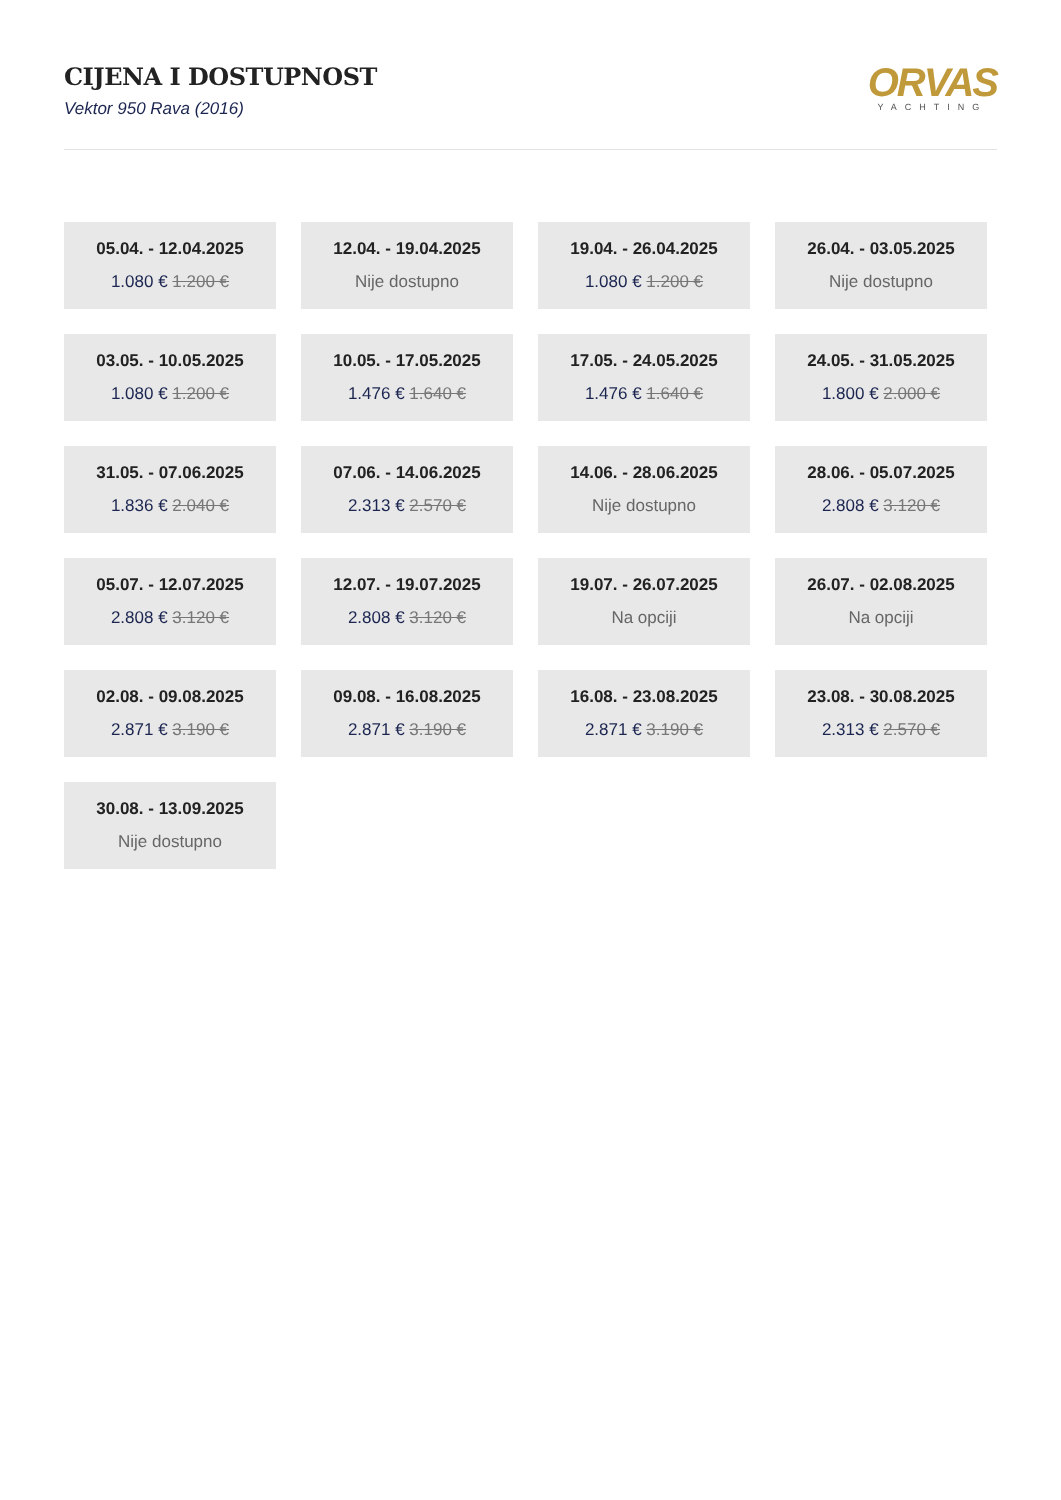CIJENA I DOSTUPNOST
Vektor 950 Rava (2016)
ORVAS
YACHTING
05.04. - 12.04.2025
1.080 € 1.200 €
12.04. - 19.04.2025
Nije dostupno
19.04. - 26.04.2025
1.080 € 1.200 €
26.04. - 03.05.2025
Nije dostupno
03.05. - 10.05.2025
1.080 € 1.200 €
10.05. - 17.05.2025
1.476 € 1.640 €
17.05. - 24.05.2025
1.476 € 1.640 €
24.05. - 31.05.2025
1.800 € 2.000 €
31.05. - 07.06.2025
1.836 € 2.040 €
07.06. - 14.06.2025
2.313 € 2.570 €
14.06. - 28.06.2025
Nije dostupno
28.06. - 05.07.2025
2.808 € 3.120 €
05.07. - 12.07.2025
2.808 € 3.120 €
12.07. - 19.07.2025
2.808 € 3.120 €
19.07. - 26.07.2025
Na opciji
26.07. - 02.08.2025
Na opciji
02.08. - 09.08.2025
2.871 € 3.190 €
09.08. - 16.08.2025
2.871 € 3.190 €
16.08. - 23.08.2025
2.871 € 3.190 €
23.08. - 30.08.2025
2.313 € 2.570 €
30.08. - 13.09.2025
Nije dostupno